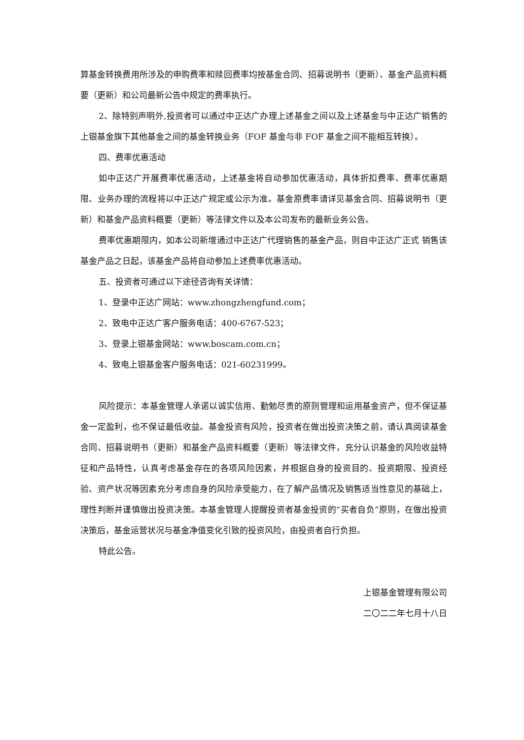算基金转换费用所涉及的申购费率和赎回费率均按基金合同、招募说明书（更新）、基金产品资料概要（更新）和公司最新公告中规定的费率执行。
2、除特别声明外,投资者可以通过中正达广办理上述基金之间以及上述基金与中正达广销售的上银基金旗下其他基金之间的基金转换业务（FOF 基金与非 FOF 基金之间不能相互转换）。
四、费率优惠活动
如中正达广开展费率优惠活动，上述基金将自动参加优惠活动，具体折扣费率、费率优惠期限、业务办理的流程将以中正达广规定或公示为准。基金原费率请详见基金合同、招募说明书（更新）和基金产品资料概要（更新）等法律文件以及本公司发布的最新业务公告。
费率优惠期限内，如本公司新增通过中正达广代理销售的基金产品，则自中正达广正式 销售该基金产品之日起，该基金产品将自动参加上述费率优惠活动。
五、投资者可通过以下途径咨询有关详情：
1、登录中正达广网站：www.zhongzhengfund.com；
2、致电中正达广客户服务电话：400-6767-523；
3、登录上银基金网站：www.boscam.com.cn；
4、致电上银基金客户服务电话：021-60231999。
风险提示：本基金管理人承诺以诚实信用、勤勉尽责的原则管理和运用基金资产，但不保证基金一定盈利，也不保证最低收益。基金投资有风险，投资者在做出投资决策之前，请认真阅读基金合同、招募说明书（更新）和基金产品资料概要（更新）等法律文件，充分认识基金的风险收益特征和产品特性，认真考虑基金存在的各项风险因素，并根据自身的投资目的、投资期限、投资经验、资产状况等因素充分考虑自身的风险承受能力，在了解产品情况及销售适当性意见的基础上，理性判断并谨慎做出投资决策。本基金管理人提醒投资者基金投资的“买者自负”原则，在做出投资决策后，基金运营状况与基金净值变化引致的投资风险，由投资者自行负担。
特此公告。
上银基金管理有限公司
二〇二二年七月十八日